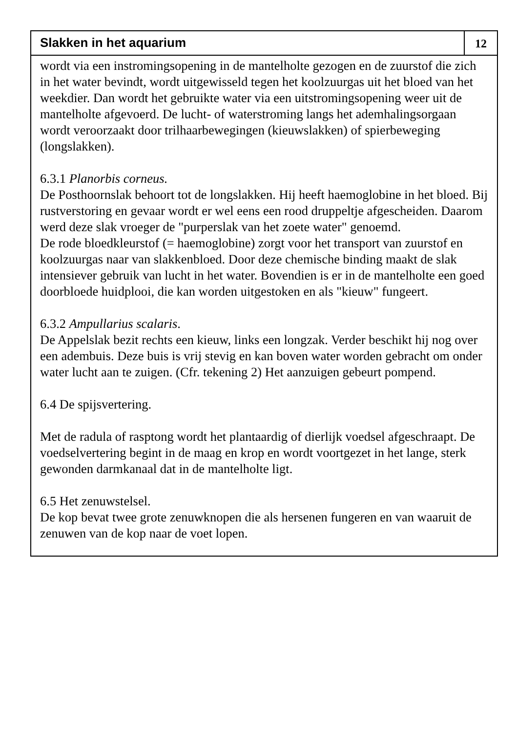Slakken in het aquarium
12
wordt via een instromingsopening in de mantelholte gezogen en de zuurstof die zich in het water bevindt, wordt uitgewisseld tegen het koolzuurgas uit het bloed van het weekdier. Dan wordt het gebruikte water via een uitstromingsopening weer uit de mantelholte afgevoerd. De lucht- of waterstroming langs het ademhalingsorgaan wordt veroorzaakt door trilhaarbewegingen (kieuwslakken) of spierbeweging (longslakken).
6.3.1 Planorbis corneus.
De Posthoornslak behoort tot de longslakken. Hij heeft haemoglobine in het bloed. Bij rustverstoring en gevaar wordt er wel eens een rood druppeltje afgescheiden. Daarom werd deze slak vroeger de "purperslak van het zoete water" genoemd.
De rode bloedkleurstof (= haemoglobine) zorgt voor het transport van zuurstof en koolzuurgas naar van slakkenbloed. Door deze chemische binding maakt de slak intensiever gebruik van lucht in het water. Bovendien is er in de mantelholte een goed doorbloede huidplooi, die kan worden uitgestoken en als "kieuw" fungeert.
6.3.2 Ampullarius scalaris.
De Appelslak bezit rechts een kieuw, links een longzak. Verder beschikt hij nog over een adembuis. Deze buis is vrij stevig en kan boven water worden gebracht om onder water lucht aan te zuigen. (Cfr. tekening 2) Het aanzuigen gebeurt pompend.
6.4 De spijsvertering.
Met de radula of rasptong wordt het plantaardig of dierlijk voedsel afgeschraapt. De voedselvertering begint in de maag en krop en wordt voortgezet in het lange, sterk gewonden darmkanaal dat in de mantelholte ligt.
6.5 Het zenuwstelsel.
De kop bevat twee grote zenuwknopen die als hersenen fungeren en van waaruit de zenuwen van de kop naar de voet lopen.